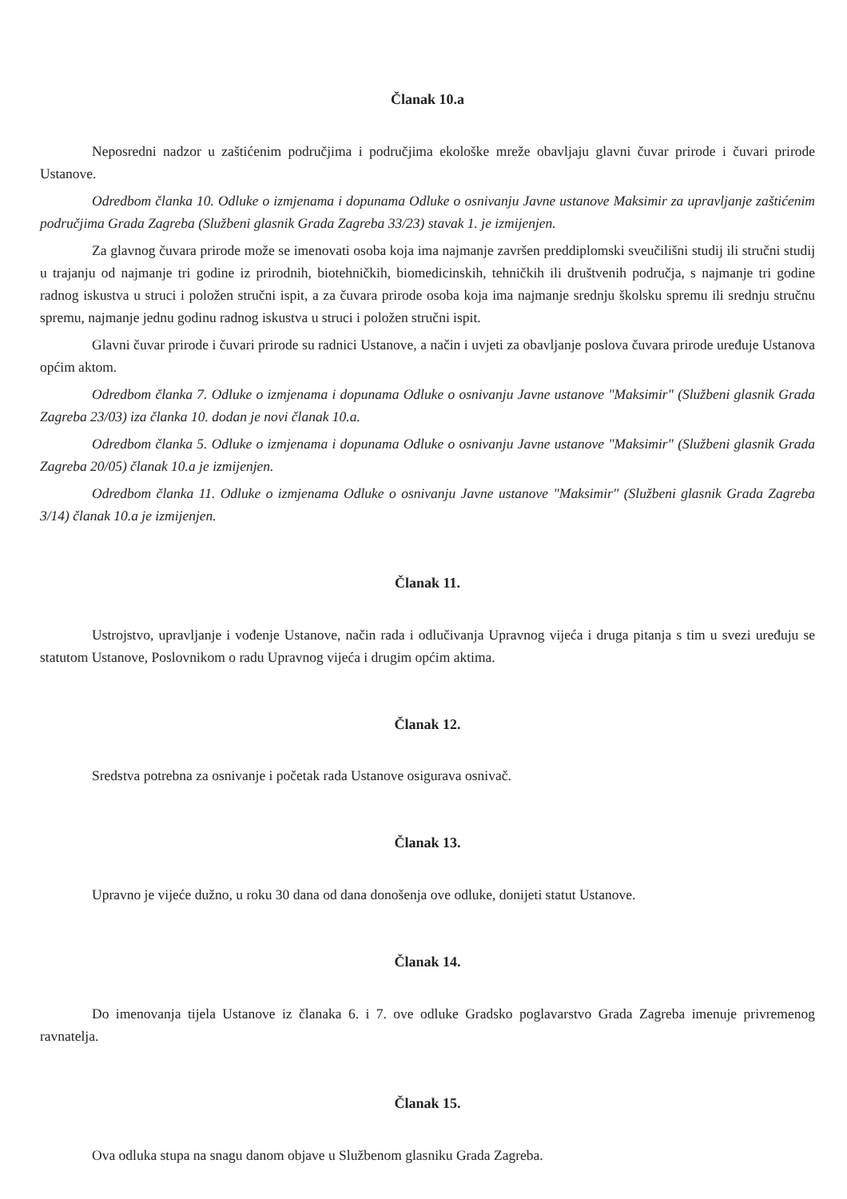Članak 10.a
Neposredni nadzor u zaštićenim područjima i područjima ekološke mreže obavljaju glavni čuvar prirode i čuvari prirode Ustanove.
Odredbom članka 10. Odluke o izmjenama i dopunama Odluke o osnivanju Javne ustanove Maksimir za upravljanje zaštićenim područjima Grada Zagreba (Službeni glasnik Grada Zagreba 33/23) stavak 1. je izmijenjen.
Za glavnog čuvara prirode može se imenovati osoba koja ima najmanje završen preddiplomski sveučilišni studij ili stručni studij u trajanju od najmanje tri godine iz prirodnih, biotehničkih, biomedicinskih, tehničkih ili društvenih područja, s najmanje tri godine radnog iskustva u struci i položen stručni ispit, a za čuvara prirode osoba koja ima najmanje srednju školsku spremu ili srednju stručnu spremu, najmanje jednu godinu radnog iskustva u struci i položen stručni ispit.
Glavni čuvar prirode i čuvari prirode su radnici Ustanove, a način i uvjeti za obavljanje poslova čuvara prirode uređuje Ustanova općim aktom.
Odredbom članka 7. Odluke o izmjenama i dopunama Odluke o osnivanju Javne ustanove "Maksimir" (Službeni glasnik Grada Zagreba 23/03) iza članka 10. dodan je novi članak 10.a.
Odredbom članka 5. Odluke o izmjenama i dopunama Odluke o osnivanju Javne ustanove "Maksimir" (Službeni glasnik Grada Zagreba 20/05) članak 10.a je izmijenjen.
Odredbom članka 11. Odluke o izmjenama Odluke o osnivanju Javne ustanove "Maksimir" (Službeni glasnik Grada Zagreba 3/14) članak 10.a je izmijenjen.
Članak 11.
Ustrojstvo, upravljanje i vođenje Ustanove, način rada i odlučivanja Upravnog vijeća i druga pitanja s tim u svezi uređuju se statutom Ustanove, Poslovnikom o radu Upravnog vijeća i drugim općim aktima.
Članak 12.
Sredstva potrebna za osnivanje i početak rada Ustanove osigurava osnivač.
Članak 13.
Upravno je vijeće dužno, u roku 30 dana od dana donošenja ove odluke, donijeti statut Ustanove.
Članak 14.
Do imenovanja tijela Ustanove iz članaka 6. i 7. ove odluke Gradsko poglavarstvo Grada Zagreba imenuje privremenog ravnatelja.
Članak 15.
Ova odluka stupa na snagu danom objave u Službenom glasniku Grada Zagreba.